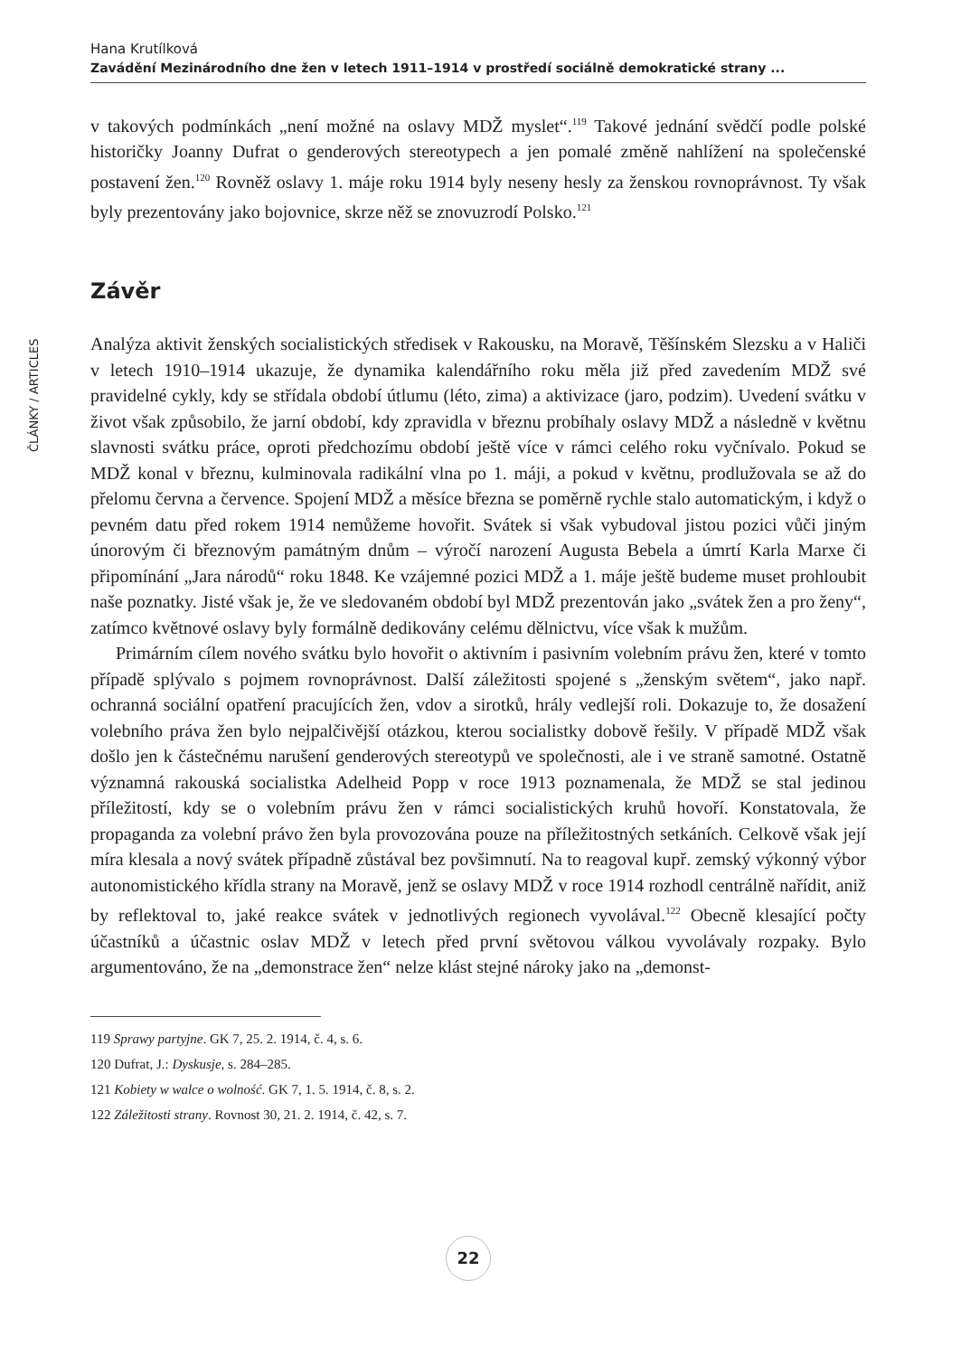Hana Krutílková
Zavádění Mezinárodního dne žen v letech 1911–1914 v prostředí sociálně demokratické strany ...
ČLÁNKY / ARTICLES
v takových podmínkách „není možné na oslavy MDŽ myslet“.<sup>119</sup> Takové jednání svědčí podle polské historičky Joanny Dufrat o genderových stereotypech a jen pomalé změně nahlížení na společenské postavení žen.<sup>120</sup> Rovněž oslavy 1. máje roku 1914 byly neseny hesly za ženskou rovnoprávnost. Ty však byly prezentovány jako bojovnice, skrze něž se znovuzrodí Polsko.<sup>121</sup>
Závěr
Analýza aktivit ženských socialistických středisek v Rakousku, na Moravě, Těšínském Slezsku a v Haliči v letech 1910–1914 ukazuje, že dynamika kalendářního roku měla již před zavedením MDŽ své pravidelné cykly, kdy se střídala období útlumu (léto, zima) a aktivizace (jaro, podzim). Uvedení svátku v život však způsobilo, že jarní období, kdy zpravidla v březnu probíhaly oslavy MDŽ a následně v květnu slavnosti svátku práce, oproti předchozímu období ještě více v rámci celého roku vyčnívalo. Pokud se MDŽ konal v březnu, kulminovala radikální vlna po 1. máji, a pokud v květnu, prodlužovala se až do přelomu června a července. Spojení MDŽ a měsíce března se poměrně rychle stalo automatickým, i když o pevném datu před rokem 1914 nemůžeme hovořit. Svátek si však vybudoval jistou pozici vůči jiným únorovým či březnovým památným dnům – výročí narození Augusta Bebela a úmrtí Karla Marxe či připomínání „Jara národů“ roku 1848. Ke vzájemné pozici MDŽ a 1. máje ještě budeme muset prohloubit naše poznatky. Jisté však je, že ve sledovaném období byl MDŽ prezentován jako „svátek žen a pro ženy“, zatímco květnové oslavy byly formálně dedikovány celému dělnictvu, více však k mužům.
Primárním cílem nového svátku bylo hovořit o aktivním i pasivním volebním právu žen, které v tomto případě splývalo s pojmem rovnoprávnost. Další záležitosti spojené s „ženským světem“, jako např. ochranná sociální opatření pracujících žen, vdov a sirotků, hrály vedlejší roli. Dokazuje to, že dosažení volebního práva žen bylo nejpalčivější otázkou, kterou socialistky dobově řešily. V případě MDŽ však došlo jen k částečnému narušení genderových stereotypů ve společnosti, ale i ve straně samotné. Ostatně významná rakouská socialistka Adelheid Popp v roce 1913 poznamenala, že MDŽ se stal jedinou příležitostí, kdy se o volebním právu žen v rámci socialistických kruhů hovoří. Konstatovala, že propaganda za volební právo žen byla provozována pouze na příležitostných setkáních. Celkově však její míra klesala a nový svátek případně zůstával bez povšimnutí. Na to reagoval kupř. zemský výkonný výbor autonomistického křídla strany na Moravě, jenž se oslavy MDŽ v roce 1914 rozhodl centrálně nařídit, aniž by reflektoval to, jaké reakce svátek v jednotlivých regionech vyvolával.<sup>122</sup> Obecně klesající počty účastníků a účastnic oslav MDŽ v letech před první světovou válkou vyvolávaly rozpaky. Bylo argumentováno, že na „demonstrace žen“ nelze klást stejné nároky jako na „demonst-
119 Sprawy partyjne. GK 7, 25. 2. 1914, č. 4, s. 6.
120 Dufrat, J.: Dyskusje, s. 284–285.
121 Kobiety w walce o wolność. GK 7, 1. 5. 1914, č. 8, s. 2.
122 Záležitosti strany. Rovnost 30, 21. 2. 1914, č. 42, s. 7.
22